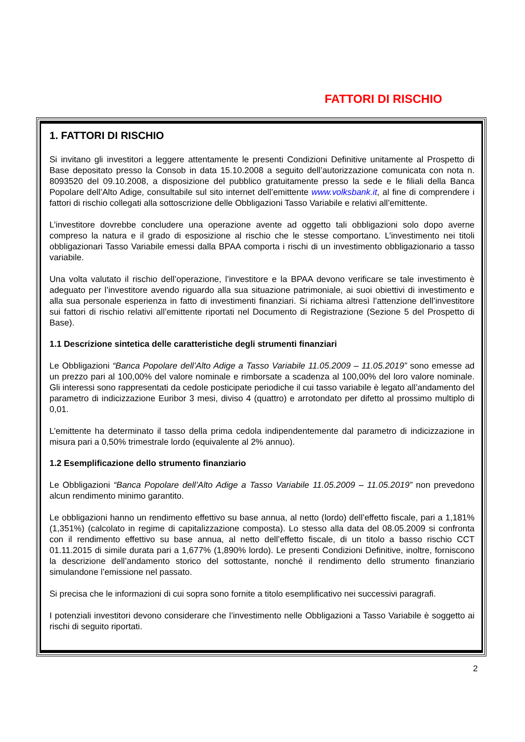FATTORI DI RISCHIO
1. FATTORI DI RISCHIO
Si invitano gli investitori a leggere attentamente le presenti Condizioni Definitive unitamente al Prospetto di Base depositato presso la Consob in data 15.10.2008 a seguito dell’autorizzazione comunicata con nota n. 8093520 del 09.10.2008, a disposizione del pubblico gratuitamente presso la sede e le filiali della Banca Popolare dell’Alto Adige, consultabile sul sito internet dell’emittente www.volksbank.it, al fine di comprendere i fattori di rischio collegati alla sottoscrizione delle Obbligazioni Tasso Variabile e relativi all’emittente.
L’investitore dovrebbe concludere una operazione avente ad oggetto tali obbligazioni solo dopo averne compreso la natura e il grado di esposizione al rischio che le stesse comportano. L’investimento nei titoli obbligazionari Tasso Variabile emessi dalla BPAA comporta i rischi di un investimento obbligazionario a tasso variabile.
Una volta valutato il rischio dell’operazione, l’investitore e la BPAA devono verificare se tale investimento è adeguato per l’investitore avendo riguardo alla sua situazione patrimoniale, ai suoi obiettivi di investimento e alla sua personale esperienza in fatto di investimenti finanziari. Si richiama altresì l’attenzione dell’investitore sui fattori di rischio relativi all’emittente riportati nel Documento di Registrazione (Sezione 5 del Prospetto di Base).
1.1 Descrizione sintetica delle caratteristiche degli strumenti finanziari
Le Obbligazioni “Banca Popolare dell’Alto Adige a Tasso Variabile 11.05.2009 – 11.05.2019” sono emesse ad un prezzo pari al 100,00% del valore nominale e rimborsate a scadenza al 100,00% del loro valore nominale. Gli interessi sono rappresentati da cedole posticipate periodiche il cui tasso variabile è legato all’andamento del parametro di indicizzazione Euribor 3 mesi, diviso 4 (quattro) e arrotondato per difetto al prossimo multiplo di 0,01.
L’emittente ha determinato il tasso della prima cedola indipendentemente dal parametro di indicizzazione in misura pari a 0,50% trimestrale lordo (equivalente al 2% annuo).
1.2 Esemplificazione dello strumento finanziario
Le Obbligazioni “Banca Popolare dell’Alto Adige a Tasso Variabile 11.05.2009 – 11.05.2019” non prevedono alcun rendimento minimo garantito.
Le obbligazioni hanno un rendimento effettivo su base annua, al netto (lordo) dell’effetto fiscale, pari a 1,181% (1,351%) (calcolato in regime di capitalizzazione composta). Lo stesso alla data del 08.05.2009 si confronta con il rendimento effettivo su base annua, al netto dell’effetto fiscale, di un titolo a basso rischio CCT 01.11.2015 di simile durata pari a 1,677% (1,890% lordo). Le presenti Condizioni Definitive, inoltre, forniscono la descrizione dell’andamento storico del sottostante, nonché il rendimento dello strumento finanziario simulandone l’emissione nel passato.
Si precisa che le informazioni di cui sopra sono fornite a titolo esemplificativo nei successivi paragrafi.
I potenziali investitori devono considerare che l’investimento nelle Obbligazioni a Tasso Variabile è soggetto ai rischi di seguito riportati.
2